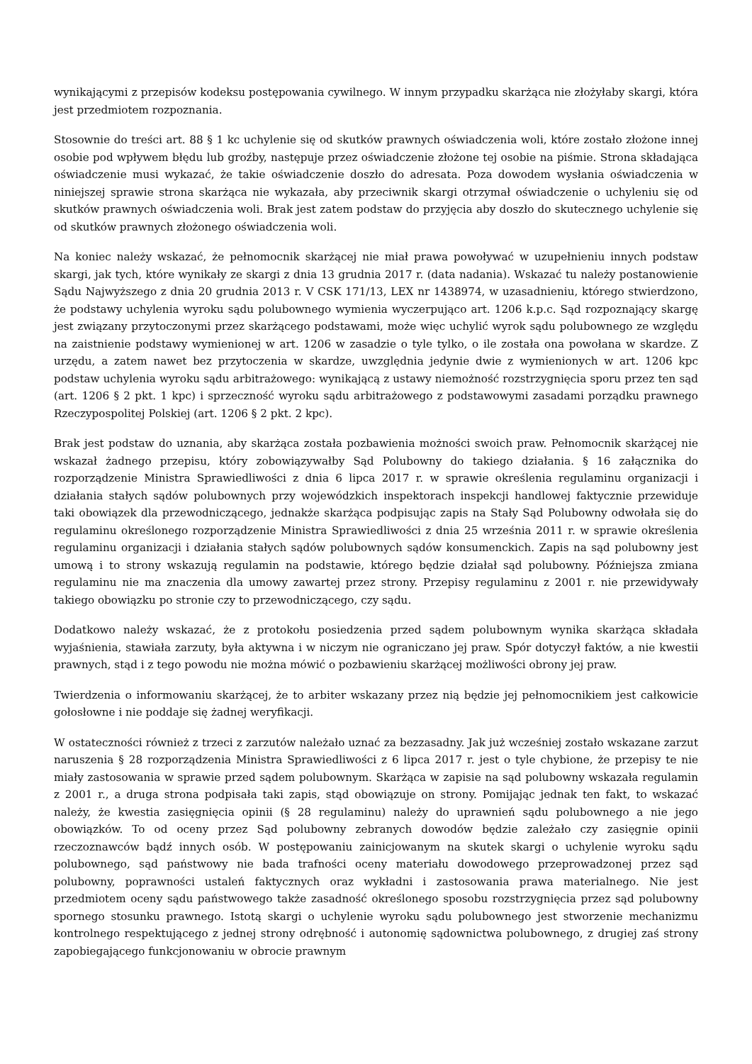wynikającymi z przepisów kodeksu postępowania cywilnego. W innym przypadku skarżąca nie złożyłaby skargi, która jest przedmiotem rozpoznania.
Stosownie do treści art. 88 § 1 kc uchylenie się od skutków prawnych oświadczenia woli, które zostało złożone innej osobie pod wpływem błędu lub groźby, następuje przez oświadczenie złożone tej osobie na piśmie. Strona składająca oświadczenie musi wykazać, że takie oświadczenie doszło do adresata. Poza dowodem wysłania oświadczenia w niniejszej sprawie strona skarżąca nie wykazała, aby przeciwnik skargi otrzymał oświadczenie o uchyleniu się od skutków prawnych oświadczenia woli. Brak jest zatem podstaw do przyjęcia aby doszło do skutecznego uchylenie się od skutków prawnych złożonego oświadczenia woli.
Na koniec należy wskazać, że pełnomocnik skarżącej nie miał prawa powoływać w uzupełnieniu innych podstaw skargi, jak tych, które wynikały ze skargi z dnia 13 grudnia 2017 r. (data nadania). Wskazać tu należy postanowienie Sądu Najwyższego z dnia 20 grudnia 2013 r. V CSK 171/13, LEX nr 1438974, w uzasadnieniu, którego stwierdzono, że podstawy uchylenia wyroku sądu polubownego wymienia wyczerpująco art. 1206 k.p.c. Sąd rozpoznający skargę jest związany przytoczonymi przez skarżącego podstawami, może więc uchylić wyrok sądu polubownego ze względu na zaistnienie podstawy wymienionej w art. 1206 w zasadzie o tyle tylko, o ile została ona powołana w skardze. Z urzędu, a zatem nawet bez przytoczenia w skardze, uwzględnia jedynie dwie z wymienionych w art. 1206 kpc podstaw uchylenia wyroku sądu arbitrażowego: wynikającą z ustawy niemożność rozstrzygnięcia sporu przez ten sąd (art. 1206 § 2 pkt. 1 kpc) i sprzeczność wyroku sądu arbitrażowego z podstawowymi zasadami porządku prawnego Rzeczypospolitej Polskiej (art. 1206 § 2 pkt. 2 kpc).
Brak jest podstaw do uznania, aby skarżąca została pozbawienia możności swoich praw. Pełnomocnik skarżącej nie wskazał żadnego przepisu, który zobowiązywałby Sąd Polubowny do takiego działania. § 16 załącznika do rozporządzenie Ministra Sprawiedliwości z dnia 6 lipca 2017 r. w sprawie określenia regulaminu organizacji i działania stałych sądów polubownych przy wojewódzkich inspektorach inspekcji handlowej faktycznie przewiduje taki obowiązek dla przewodniczącego, jednakże skarżąca podpisując zapis na Stały Sąd Polubowny odwołała się do regulaminu określonego rozporządzenie Ministra Sprawiedliwości z dnia 25 września 2011 r. w sprawie określenia regulaminu organizacji i działania stałych sądów polubownych sądów konsumenckich. Zapis na sąd polubowny jest umową i to strony wskazują regulamin na podstawie, którego będzie działał sąd polubowny. Późniejsza zmiana regulaminu nie ma znaczenia dla umowy zawartej przez strony. Przepisy regulaminu z 2001 r. nie przewidywały takiego obowiązku po stronie czy to przewodniczącego, czy sądu.
Dodatkowo należy wskazać, że z protokołu posiedzenia przed sądem polubownym wynika skarżąca składała wyjaśnienia, stawiała zarzuty, była aktywna i w niczym nie ograniczano jej praw. Spór dotyczył faktów, a nie kwestii prawnych, stąd i z tego powodu nie można mówić o pozbawieniu skarżącej możliwości obrony jej praw.
Twierdzenia o informowaniu skarżącej, że to arbiter wskazany przez nią będzie jej pełnomocnikiem jest całkowicie gołosłowne i nie poddaje się żadnej weryfikacji.
W ostateczności również z trzeci z zarzutów należało uznać za bezzasadny. Jak już wcześniej zostało wskazane zarzut naruszenia § 28 rozporządzenia Ministra Sprawiedliwości z 6 lipca 2017 r. jest o tyle chybione, że przepisy te nie miały zastosowania w sprawie przed sądem polubownym. Skarżąca w zapisie na sąd polubowny wskazała regulamin z 2001 r., a druga strona podpisała taki zapis, stąd obowiązuje on strony. Pomijając jednak ten fakt, to wskazać należy, że kwestia zasięgnięcia opinii (§ 28 regulaminu) należy do uprawnień sądu polubownego a nie jego obowiązków. To od oceny przez Sąd polubowny zebranych dowodów będzie zależało czy zasięgnie opinii rzeczoznawców bądź innych osób. W postępowaniu zainicjowanym na skutek skargi o uchylenie wyroku sądu polubownego, sąd państwowy nie bada trafności oceny materiału dowodowego przeprowadzonej przez sąd polubowny, poprawności ustaleń faktycznych oraz wykładni i zastosowania prawa materialnego. Nie jest przedmiotem oceny sądu państwowego także zasadność określonego sposobu rozstrzygnięcia przez sąd polubowny spornego stosunku prawnego. Istotą skargi o uchylenie wyroku sądu polubownego jest stworzenie mechanizmu kontrolnego respektującego z jednej strony odrębność i autonomię sądownictwa polubownego, z drugiej zaś strony zapobiegającego funkcjonowaniu w obrocie prawnym